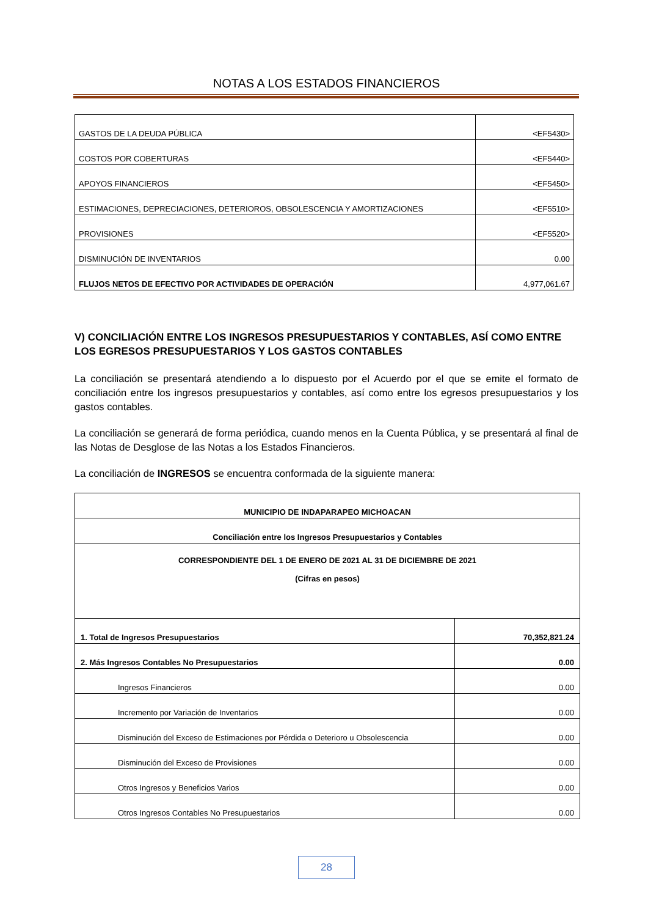NOTAS A LOS ESTADOS FINANCIEROS
| GASTOS DE LA DEUDA PÚBLICA | <EF5430> |
| COSTOS POR COBERTURAS | <EF5440> |
| APOYOS FINANCIEROS | <EF5450> |
| ESTIMACIONES, DEPRECIACIONES, DETERIOROS, OBSOLESCENCIA Y AMORTIZACIONES | <EF5510> |
| PROVISIONES | <EF5520> |
| DISMINUCIÓN DE INVENTARIOS | 0.00 |
| FLUJOS NETOS DE EFECTIVO POR ACTIVIDADES DE OPERACIÓN | 4,977,061.67 |
V) CONCILIACIÓN ENTRE LOS INGRESOS PRESUPUESTARIOS Y CONTABLES, ASÍ COMO ENTRE LOS EGRESOS PRESUPUESTARIOS Y LOS GASTOS CONTABLES
La conciliación se presentará atendiendo a lo dispuesto por el Acuerdo por el que se emite el formato de conciliación entre los ingresos presupuestarios y contables, así como entre los egresos presupuestarios y los gastos contables.
La conciliación se generará de forma periódica, cuando menos en la Cuenta Pública, y se presentará al final de las Notas de Desglose de las Notas a los Estados Financieros.
La conciliación de INGRESOS se encuentra conformada de la siguiente manera:
| MUNICIPIO DE INDAPARAPEO MICHOACAN | |
| Conciliación entre los Ingresos Presupuestarios y Contables | |
| CORRESPONDIENTE DEL 1 DE ENERO DE 2021 AL 31 DE DICIEMBRE DE 2021 (Cifras en pesos) | |
| 1. Total de Ingresos Presupuestarios | 70,352,821.24 |
| 2. Más Ingresos Contables No Presupuestarios | 0.00 |
| Ingresos Financieros | 0.00 |
| Incremento por Variación de Inventarios | 0.00 |
| Disminución del Exceso de Estimaciones por Pérdida o Deterioro u Obsolescencia | 0.00 |
| Disminución del Exceso de Provisiones | 0.00 |
| Otros Ingresos y Beneficios Varios | 0.00 |
| Otros Ingresos Contables No Presupuestarios | 0.00 |
28